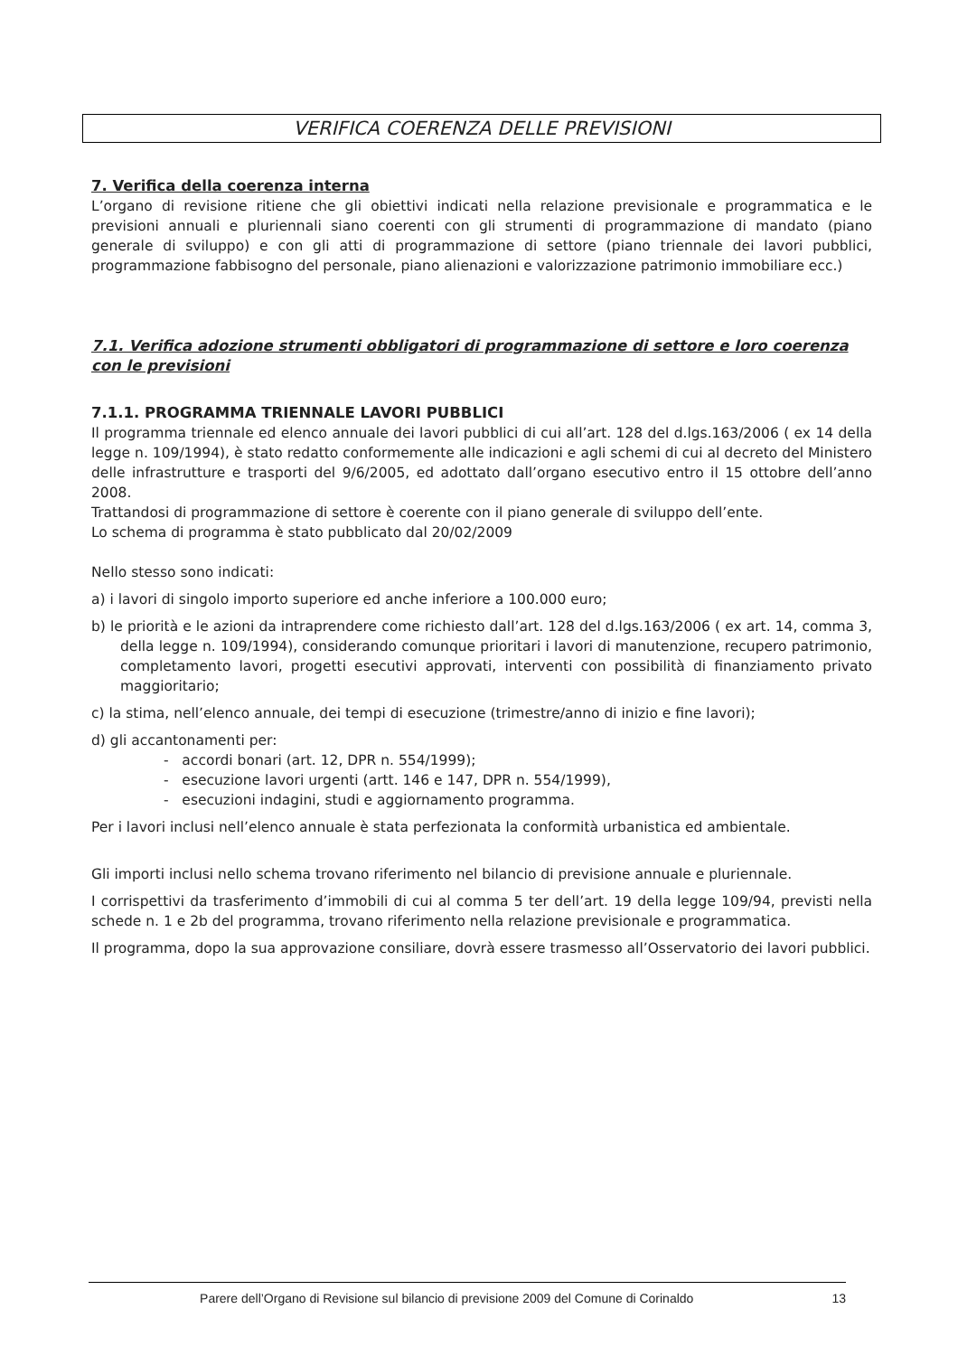VERIFICA COERENZA DELLE PREVISIONI
7. Verifica della coerenza interna
L’organo di revisione ritiene che gli obiettivi indicati nella relazione previsionale e programmatica e le previsioni annuali e pluriennali siano coerenti con gli strumenti di programmazione di mandato (piano generale di sviluppo) e con gli atti di programmazione di settore (piano triennale dei lavori pubblici, programmazione fabbisogno del personale, piano alienazioni e valorizzazione patrimonio immobiliare ecc.)
7.1. Verifica adozione strumenti obbligatori di programmazione di settore e loro coerenza con le previsioni
7.1.1. PROGRAMMA TRIENNALE LAVORI PUBBLICI
Il programma triennale ed elenco annuale dei lavori pubblici di cui all’art. 128 del d.lgs.163/2006 ( ex 14 della legge n. 109/1994), è stato redatto conformemente alle indicazioni e agli schemi di cui al decreto del Ministero delle infrastrutture e trasporti del 9/6/2005, ed adottato dall’organo esecutivo entro il 15 ottobre dell’anno 2008.
Trattandosi di programmazione di settore è coerente con il piano generale di sviluppo dell’ente.
Lo schema di programma è stato pubblicato dal 20/02/2009
Nello stesso sono indicati:
a) i lavori di singolo importo superiore ed anche inferiore a 100.000 euro;
b) le priorità e le azioni da intraprendere come richiesto dall’art. 128 del d.lgs.163/2006 ( ex art. 14, comma 3, della legge n. 109/1994), considerando comunque prioritari i lavori di manutenzione, recupero patrimonio, completamento lavori, progetti esecutivi approvati, interventi con possibilità di finanziamento privato maggioritario;
c) la stima, nell’elenco annuale, dei tempi di esecuzione (trimestre/anno di inizio e fine lavori);
d) gli accantonamenti per:
- accordi bonari (art. 12, DPR n. 554/1999);
- esecuzione lavori urgenti (artt. 146 e 147, DPR n. 554/1999),
- esecuzioni indagini, studi e aggiornamento programma.
Per i lavori inclusi nell’elenco annuale è stata perfezionata la conformità urbanistica ed ambientale.
Gli importi inclusi nello schema trovano riferimento nel bilancio di previsione annuale e pluriennale.
I corrispettivi da trasferimento d’immobili di cui al comma 5 ter dell’art. 19 della legge 109/94, previsti nella schede n. 1 e 2b del programma, trovano riferimento nella relazione previsionale e programmatica.
Il programma, dopo la sua approvazione consiliare, dovrà essere trasmesso all’Osservatorio dei lavori pubblici.
Parere dell’Organo di Revisione sul bilancio di previsione 2009 del Comune di Corinaldo 13